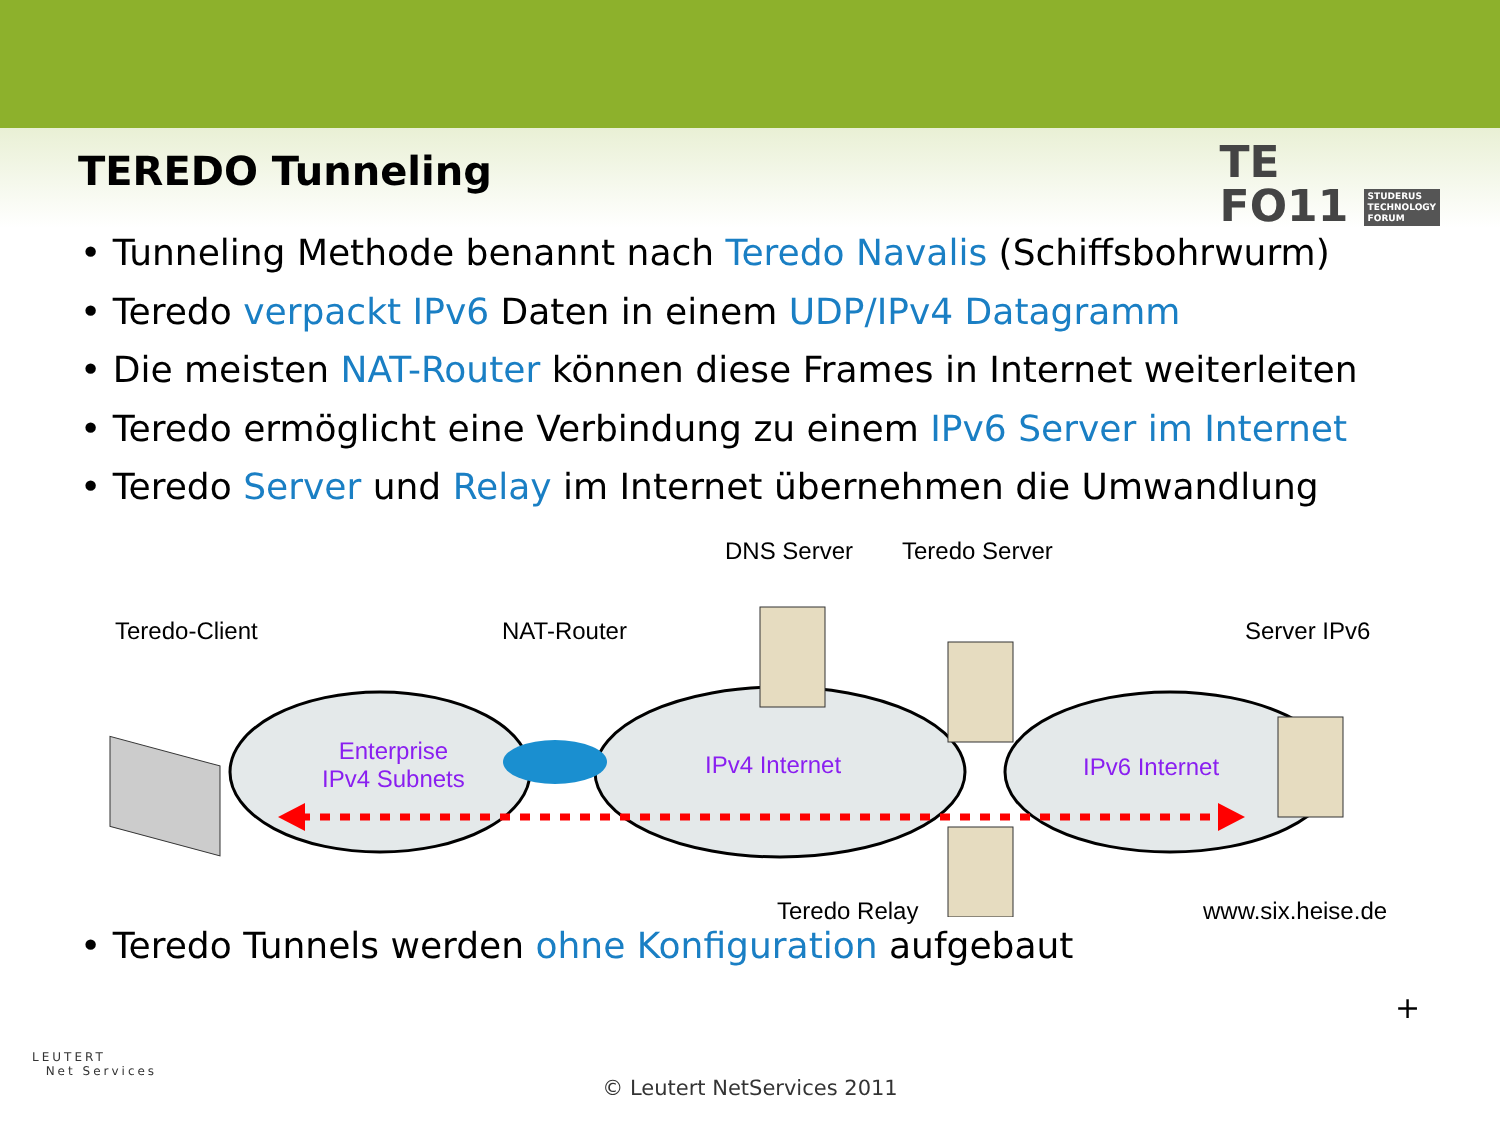TEREDO Tunneling
TE
FO11 STUDERUS
TECHNOLOGY
FORUM
• Tunneling Methode benannt nach Teredo Navalis (Schiffsbohrwurm)
• Teredo verpackt IPv6 Daten in einem UDP/IPv4 Datagramm
• Die meisten NAT-Router können diese Frames in Internet weiterleiten
• Teredo ermöglicht eine Verbindung zu einem IPv6 Server im Internet
• Teredo Server und Relay im Internet übernehmen die Umwandlung
DNS Server Teredo Server
Teredo-Client NAT-Router Server IPv6
Enterprise
IPv4 Subnets
IPv4 Internet IPv6 Internet
Teredo Relay www.six.heise.de
• Teredo Tunnels werden ohne Konfiguration aufgebaut
+
LEUTERT
Net Services
© Leutert NetServices 2011